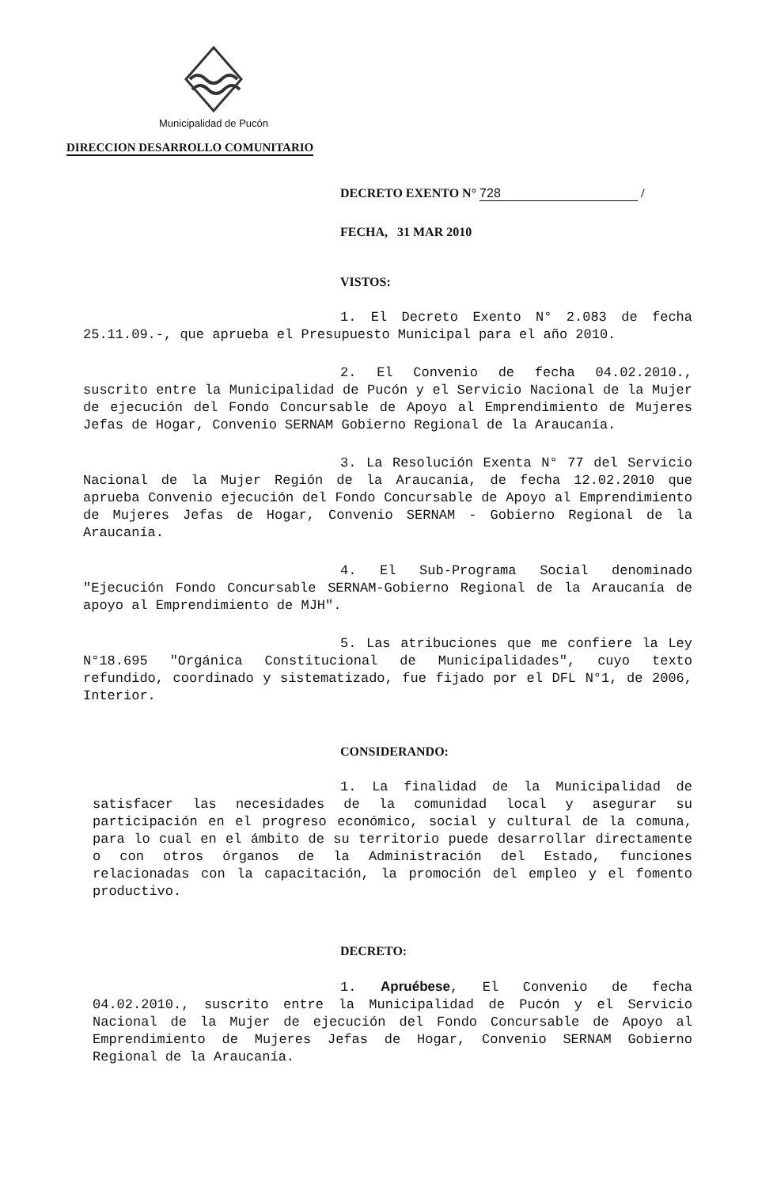Municipalidad de Pucón
DIRECCION DESARROLLO COMUNITARIO
DECRETO EXENTO N° 728 /
FECHA, 31 MAR 2010
VISTOS:
1. El Decreto Exento N° 2.083 de fecha 25.11.09.-, que aprueba el Presupuesto Municipal para el año 2010.
2. El Convenio de fecha 04.02.2010., suscrito entre la Municipalidad de Pucón y el Servicio Nacional de la Mujer de ejecución del Fondo Concursable de Apoyo al Emprendimiento de Mujeres Jefas de Hogar, Convenio SERNAM Gobierno Regional de la Araucanía.
3. La Resolución Exenta N° 77 del Servicio Nacional de la Mujer Región de la Araucania, de fecha 12.02.2010 que aprueba Convenio ejecución del Fondo Concursable de Apoyo al Emprendimiento de Mujeres Jefas de Hogar, Convenio SERNAM - Gobierno Regional de la Araucanía.
4. El Sub-Programa Social denominado "Ejecución Fondo Concursable SERNAM-Gobierno Regional de la Araucanía de apoyo al Emprendimiento de MJH".
5. Las atribuciones que me confiere la Ley N°18.695 "Orgánica Constitucional de Municipalidades", cuyo texto refundido, coordinado y sistematizado, fue fijado por el DFL N°1, de 2006, Interior.
CONSIDERANDO:
1. La finalidad de la Municipalidad de satisfacer las necesidades de la comunidad local y asegurar su participación en el progreso económico, social y cultural de la comuna, para lo cual en el ámbito de su territorio puede desarrollar directamente o con otros órganos de la Administración del Estado, funciones relacionadas con la capacitación, la promoción del empleo y el fomento productivo.
DECRETO:
1. Apruébese, El Convenio de fecha 04.02.2010., suscrito entre la Municipalidad de Pucón y el Servicio Nacional de la Mujer de ejecución del Fondo Concursable de Apoyo al Emprendimiento de Mujeres Jefas de Hogar, Convenio SERNAM Gobierno Regional de la Araucanía.